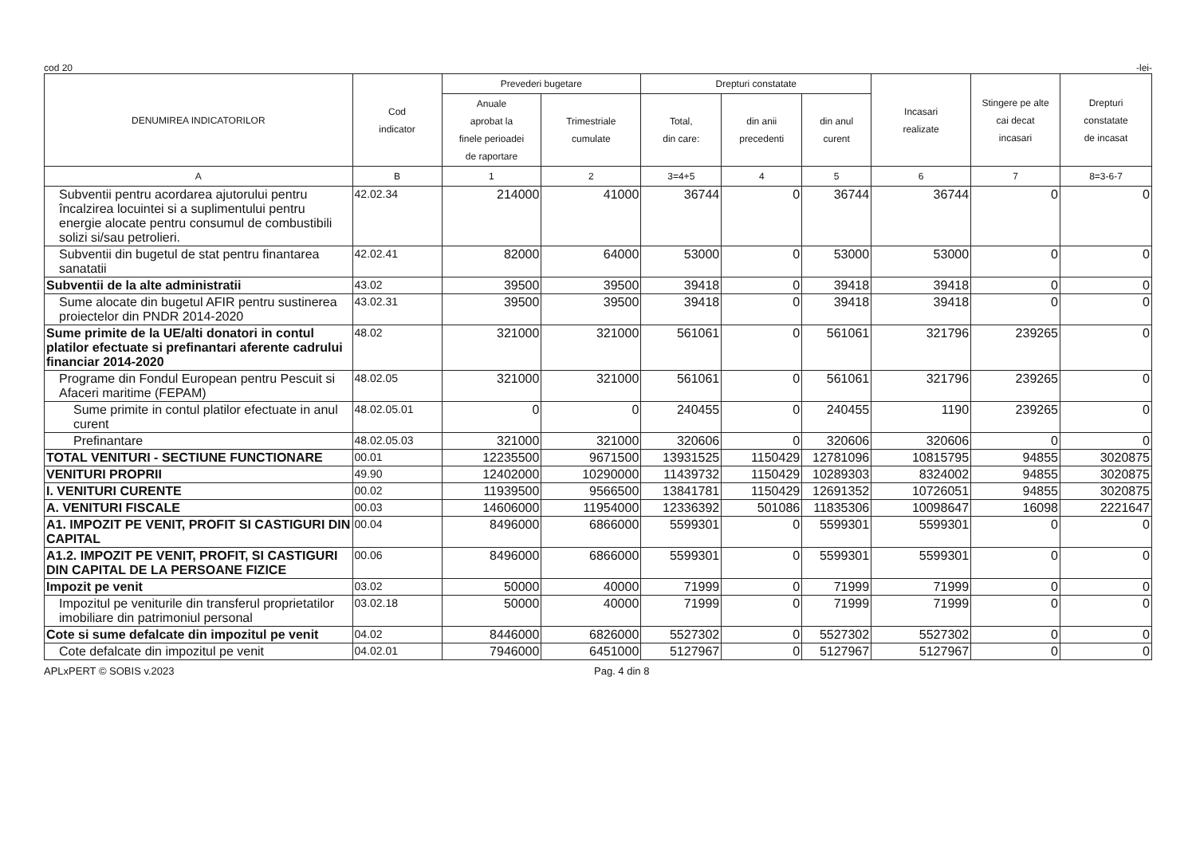cod 20 -lei-
| DENUMIREA INDICATORILOR | Cod indicator | Prevederi bugetare | | Drepturi constatate | | | Incasari realizate | Stingere pe alte cai decat incasari | Drepturi constatate de incasat |
| --- | --- | --- | --- | --- | --- | --- | --- | --- | --- |
| | | Anuale aprobat la finele perioadei de raportare | Trimestriale cumulate | Total, din care: | din anii precedenti | din anul curent | | | |
| A | B | 1 | 2 | 3=4+5 | 4 | 5 | 6 | 7 | 8=3-6-7 |
| Subventii pentru acordarea ajutorului pentru încalzirea locuintei si a suplimentului pentru energie alocate pentru consumul de combustibili solizi si/sau petrolieri. | 42.02.34 | 214000 | 41000 | 36744 | 0 | 36744 | 36744 | 0 | 0 |
| Subventii din bugetul de stat pentru finantarea sanatatii | 42.02.41 | 82000 | 64000 | 53000 | 0 | 53000 | 53000 | 0 | 0 |
| Subventii de la alte administratii | 43.02 | 39500 | 39500 | 39418 | 0 | 39418 | 39418 | 0 | 0 |
| Sume alocate din bugetul AFIR pentru sustinerea proiectelor din PNDR 2014-2020 | 43.02.31 | 39500 | 39500 | 39418 | 0 | 39418 | 39418 | 0 | 0 |
| Sume primite de la UE/alti donatori in contul platilor efectuate si prefinantari aferente cadrului financiar 2014-2020 | 48.02 | 321000 | 321000 | 561061 | 0 | 561061 | 321796 | 239265 | 0 |
| Programe din Fondul European pentru Pescuit si Afaceri maritime (FEPAM) | 48.02.05 | 321000 | 321000 | 561061 | 0 | 561061 | 321796 | 239265 | 0 |
| Sume primite in contul platilor efectuate in anul curent | 48.02.05.01 | 0 | 0 | 240455 | 0 | 240455 | 1190 | 239265 | 0 |
| Prefinantare | 48.02.05.03 | 321000 | 321000 | 320606 | 0 | 320606 | 320606 | 0 | 0 |
| TOTAL VENITURI - SECTIUNE FUNCTIONARE | 00.01 | 12235500 | 9671500 | 13931525 | 1150429 | 12781096 | 10815795 | 94855 | 3020875 |
| VENITURI PROPRII | 49.90 | 12402000 | 10290000 | 11439732 | 1150429 | 10289303 | 8324002 | 94855 | 3020875 |
| I. VENITURI CURENTE | 00.02 | 11939500 | 9566500 | 13841781 | 1150429 | 12691352 | 10726051 | 94855 | 3020875 |
| A. VENITURI FISCALE | 00.03 | 14606000 | 11954000 | 12336392 | 501086 | 11835306 | 10098647 | 16098 | 2221647 |
| A1. IMPOZIT PE VENIT, PROFIT SI CASTIGURI DIN CAPITAL | 00.04 | 8496000 | 6866000 | 5599301 | 0 | 5599301 | 5599301 | 0 | 0 |
| A1.2. IMPOZIT PE VENIT, PROFIT, SI CASTIGURI DIN CAPITAL DE LA PERSOANE FIZICE | 00.06 | 8496000 | 6866000 | 5599301 | 0 | 5599301 | 5599301 | 0 | 0 |
| Impozit pe venit | 03.02 | 50000 | 40000 | 71999 | 0 | 71999 | 71999 | 0 | 0 |
| Impozitul pe veniturile din transferul proprietatilor imobiliare din patrimoniul personal | 03.02.18 | 50000 | 40000 | 71999 | 0 | 71999 | 71999 | 0 | 0 |
| Cote si sume defalcate din impozitul pe venit | 04.02 | 8446000 | 6826000 | 5527302 | 0 | 5527302 | 5527302 | 0 | 0 |
| Cote defalcate din impozitul pe venit | 04.02.01 | 7946000 | 6451000 | 5127967 | 0 | 5127967 | 5127967 | 0 | 0 |
APLxPERT © SOBIS v.2023 Pag. 4 din 8